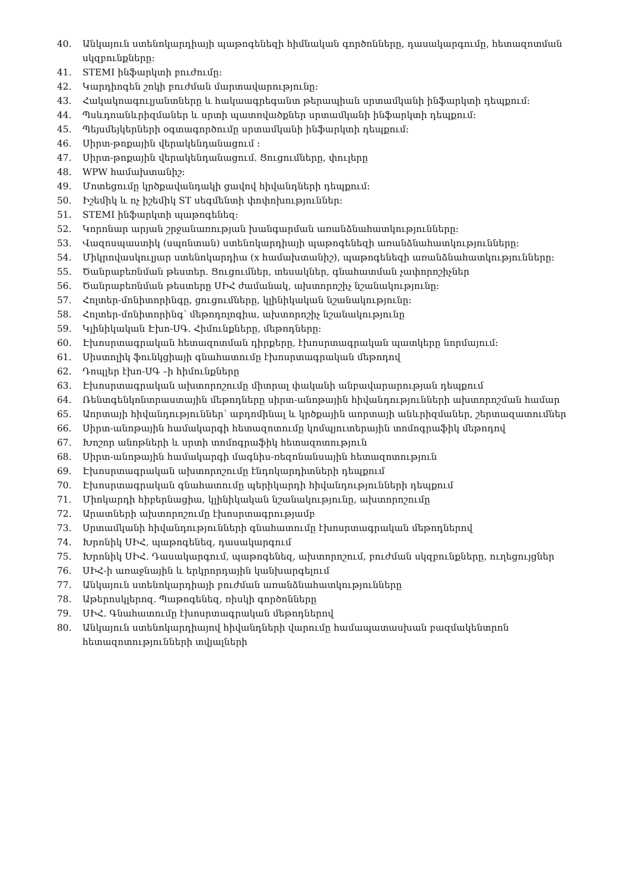40. Անկայուն ստենոկարդիայի պաթոգենեզի հիմնական գործոնները, դասակարգումը, հետազոտման սկզբունքները:
41. STEMI ինֆարկտի բուժումը:
42. Կարդիոգեն շոկի բուժման մարտավարությունը:
43. Հակակոագուլյանտները և հակաագրեգանտ թերապիան սրտամկանի ինֆարկտի դեպքում:
44. Պսևդոանևրիզմաներ և սրտի պատռվածքներ սրտամկանի ինֆարկտի դեպքում:
45. Պեյսմեյկերների օգտագործումը սրտամկանի ինֆարկտի դեպքում:
46. Սիրտ-թոքային վերակենդանացում :
47. Սիրտ-թոքային վերակենդանացում. Ցուցումները, փուլերը
48. WPW համախտանիշ:
49. Մոտեցումը կրծքավանդակի ցավով հիվանդների դեպքում:
50. Իշեմիկ և ոչ իշեմիկ ST սեգմենտի փոփոխություններ:
51. STEMI ինֆարկտի պաթոգենեզ:
52. Կորոնար արյան շրջանառության խանգարման առանձնահատկությունները:
53. Վազոսպաստիկ (սպոնտան) ստենոկարդիայի պաթոգենեզի առանձնահատկությունները:
54. Միկրովասկուլյար ստենոկարդիա (x համախտանիշ), պաթոգենեզի առանձնահատկությունները:
55. Ծանրաբեռնման թեստեր. Ցուցումներ, տեսակներ, գնահատման չափորոշիչներ
56. Ծանրաբեռնման թեստերը ՍԻՀ ժամանակ, ախտորոշիչ նշանակությունը:
57. Հոլտեր-մոնիտորինգը, ցուցումները, կլինիկական նշանակությունը:
58. Հոլտեր-մոնիտորինգ՝ մեթոդոլոգիա, ախտորոշիչ նշանակությունը
59. Կլինիկական Էխո-ՍԳ. Հիմունքները, մեթոդները:
60. Էխոսրտագրական հետազոտման դիրքերը, էխոսրտագրական պատկերը նորմայում:
61. Սիստոլիկ ֆունկցիայի գնահատումը էխոսրտագրական մեթոդով
62. Դոպլեր էխո-ՍԳ –ի հիմունքները
63. Էխոսրտագրական ախտորոշումը միտրալ փականի անբավարարության դեպքում
64. Ռենտգենկոնտրաստային մեթոդները սիրտ-անոթային հիվանդությունների ախտորոշման համար
65. Աորտայի հիվանդություններ՝ աբդոմինալ և կրծքային աորտայի անևրիզմաներ, շերտազատումներ
66. Սիրտ-անոթային համակարգի հետազոտումը կոմպյուտերային տոմոգրաֆիկ մեթոդով
67. Խոշոր անոթների և սրտի տոմոգրաֆիկ հետազոտություն
68. Սիրտ-անոթային համակարգի մագնիս-ռեզոնանսային հետազոտություն
69. Էխոսրտագրական ախտորոշումը էնդոկարդիտների դեպքում
70. Էխոսրտագրական գնահատումը պերիկարդի հիվանդությունների դեպքում
71. Միոկարդի հիբերնացիա, կլինիկական նշանակությունը, ախտորոշումը
72. Արատների ախտորոշումը էխոսրտագրությամբ
73. Սրտամկանի հիվանդությունների գնահատումը էխոսրտագրական մեթոդներով
74. Խրոնիկ ՍԻՀ, պաթոգենեզ, դասակարգում
75. Խրոնիկ ՍԻՀ. Դասակարգում, պաթոգենեզ, ախտորոշում, բուժման սկզբունքները, ուղեցույցներ
76. ՍԻՀ-ի առաջնային և երկրորդային կանխարգելում
77. Անկայուն ստենոկարդիայի բուժման առանձնահատկությունները
78. Աթերոսկլերոզ. Պաթոգենեզ, ռիսկի գործոնները
79. ՍԻՀ. Գնահատումը էխոսրտագրական մեթոդներով
80. Անկայուն ստենոկարդիայով հիվանդների վարումը համապատասխան բազմակենտրոն հետազոտությունների տվյալների